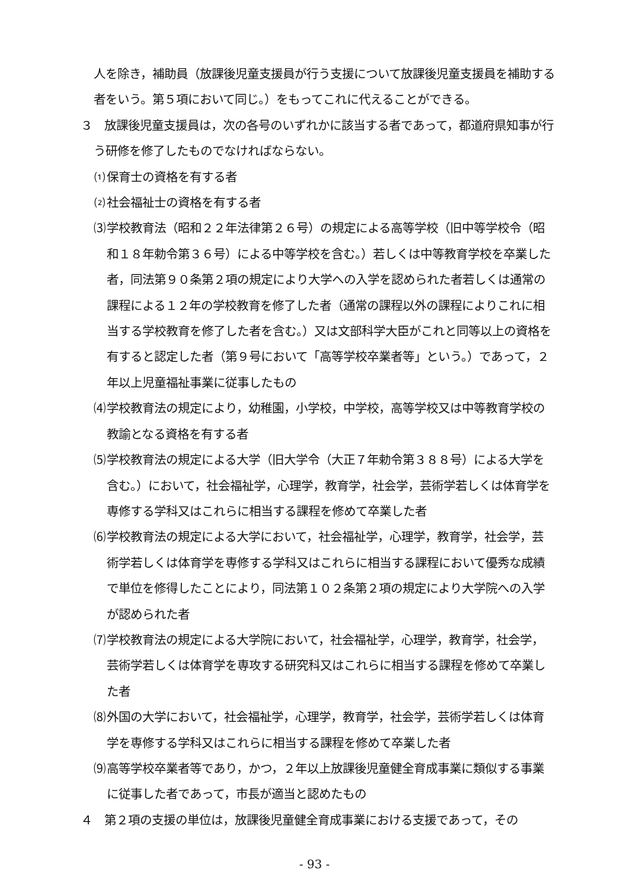人を除き，補助員（放課後児童支援員が行う支援について放課後児童支援員を補助する者をいう。第５項において同じ。）をもってこれに代えることができる。
３　放課後児童支援員は，次の各号のいずれかに該当する者であって，都道府県知事が行う研修を修了したものでなければならない。
⑴ 保育士の資格を有する者
⑵ 社会福祉士の資格を有する者
⑶ 学校教育法（昭和２２年法律第２６号）の規定による高等学校（旧中等学校令（昭和１８年勅令第３６号）による中等学校を含む。）若しくは中等教育学校を卒業した者，同法第９０条第２項の規定により大学への入学を認められた者若しくは通常の課程による１２年の学校教育を修了した者（通常の課程以外の課程によりこれに相当する学校教育を修了した者を含む。）又は文部科学大臣がこれと同等以上の資格を有すると認定した者（第９号において「高等学校卒業者等」という。）であって，２年以上児童福祉事業に従事したもの
⑷ 学校教育法の規定により，幼稚園，小学校，中学校，高等学校又は中等教育学校の教諭となる資格を有する者
⑸ 学校教育法の規定による大学（旧大学令（大正７年勅令第３８８号）による大学を含む。）において，社会福祉学，心理学，教育学，社会学，芸術学若しくは体育学を専修する学科又はこれらに相当する課程を修めて卒業した者
⑹ 学校教育法の規定による大学において，社会福祉学，心理学，教育学，社会学，芸術学若しくは体育学を専修する学科又はこれらに相当する課程において優秀な成績で単位を修得したことにより，同法第１０２条第２項の規定により大学院への入学が認められた者
⑺ 学校教育法の規定による大学院において，社会福祉学，心理学，教育学，社会学，芸術学若しくは体育学を専攻する研究科又はこれらに相当する課程を修めて卒業した者
⑻ 外国の大学において，社会福祉学，心理学，教育学，社会学，芸術学若しくは体育学を専修する学科又はこれらに相当する課程を修めて卒業した者
⑼ 高等学校卒業者等であり，かつ，２年以上放課後児童健全育成事業に類似する事業に従事した者であって，市長が適当と認めたもの
４　第２項の支援の単位は，放課後児童健全育成事業における支援であって，その
- 93 -